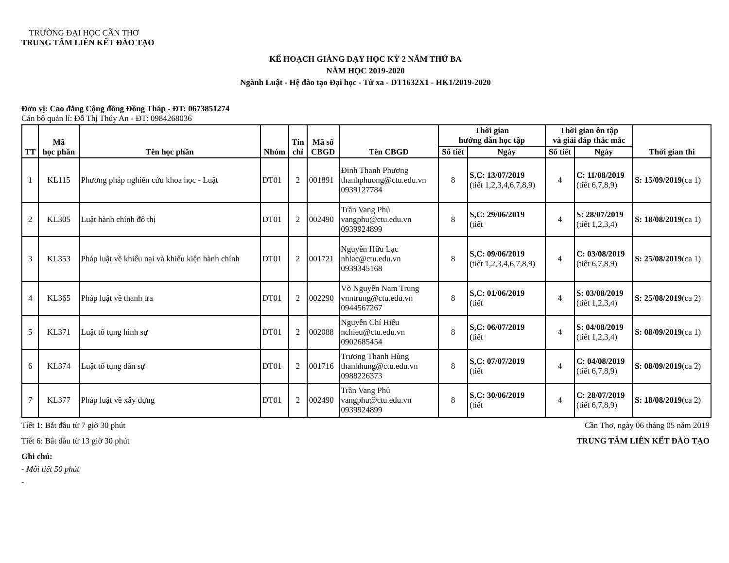TRƯỜNG ĐẠI HỌC CẦN THƠ
TRUNG TÂM LIÊN KẾT ĐÀO TẠO
KẾ HOẠCH GIẢNG DẠY HỌC KỲ 2 NĂM THỨ BA
NĂM HỌC 2019-2020
Ngành Luật - Hệ đào tạo Đại học - Từ xa - DT1632X1 - HK1/2019-2020
Đơn vị: Cao đẳng Cộng đồng Đồng Tháp - ĐT: 0673851274
Cán bộ quản lí: Đỗ Thị Thúy An - ĐT: 0984268036
| TT | Mã học phần | Tên học phần | Nhóm | Tín chỉ | Mã số CBGD | Tên CBGD | Thời gian hướng dẫn học tập | | Thời gian ôn tập và giải đáp thắc mắc | | Thời gian thi |
| --- | --- | --- | --- | --- | --- | --- | --- | --- | --- | --- | --- |
| | | | | | | | Số tiết | Ngày | Số tiết | Ngày | |
| 1 | KL115 | Phương pháp nghiên cứu khoa học - Luật | DT01 | 2 | 001891 | Đinh Thanh Phương thanhphuong@ctu.edu.vn 0939127784 | 8 | S,C: 13/07/2019 (tiết 1,2,3,4,6,7,8,9) | 4 | C: 11/08/2019 (tiết 6,7,8,9) | S: 15/09/2019 (ca 1) |
| 2 | KL305 | Luật hành chính đô thị | DT01 | 2 | 002490 | Trần Vang Phủ vangphu@ctu.edu.vn 0939924899 | 8 | S,C: 29/06/2019 (tiết | 4 | S: 28/07/2019 (tiết 1,2,3,4) | S: 18/08/2019 (ca 1) |
| 3 | KL353 | Pháp luật về khiếu nại và khiếu kiện hành chính | DT01 | 2 | 001721 | Nguyễn Hữu Lạc nhlac@ctu.edu.vn 0939345168 | 8 | S,C: 09/06/2019 (tiết 1,2,3,4,6,7,8,9) | 4 | C: 03/08/2019 (tiết 6,7,8,9) | S: 25/08/2019 (ca 1) |
| 4 | KL365 | Pháp luật về thanh tra | DT01 | 2 | 002290 | Võ Nguyễn Nam Trung vnntrung@ctu.edu.vn 0944567267 | 8 | S,C: 01/06/2019 (tiết | 4 | S: 03/08/2019 (tiết 1,2,3,4) | S: 25/08/2019 (ca 2) |
| 5 | KL371 | Luật tố tụng hình sự | DT01 | 2 | 002088 | Nguyễn Chí Hiếu nchieu@ctu.edu.vn 0902685454 | 8 | S,C: 06/07/2019 (tiết | 4 | S: 04/08/2019 (tiết 1,2,3,4) | S: 08/09/2019 (ca 1) |
| 6 | KL374 | Luật tố tụng dân sự | DT01 | 2 | 001716 | Trương Thanh Hùng thanhhung@ctu.edu.vn 0988226373 | 8 | S,C: 07/07/2019 (tiết | 4 | C: 04/08/2019 (tiết 6,7,8,9) | S: 08/09/2019 (ca 2) |
| 7 | KL377 | Pháp luật về xây dựng | DT01 | 2 | 002490 | Trần Vang Phủ vangphu@ctu.edu.vn 0939924899 | 8 | S,C: 30/06/2019 (tiết | 4 | C: 28/07/2019 (tiết 6,7,8,9) | S: 18/08/2019 (ca 2) |
Tiết 1: Bắt đầu từ 7 giờ 30 phút
Cần Thơ, ngày 06 tháng 05 năm 2019
Tiết 6: Bắt đầu từ 13 giờ 30 phút
TRUNG TÂM LIÊN KẾT ĐÀO TẠO
Ghi chú:
- Mỗi tiết 50 phút
-